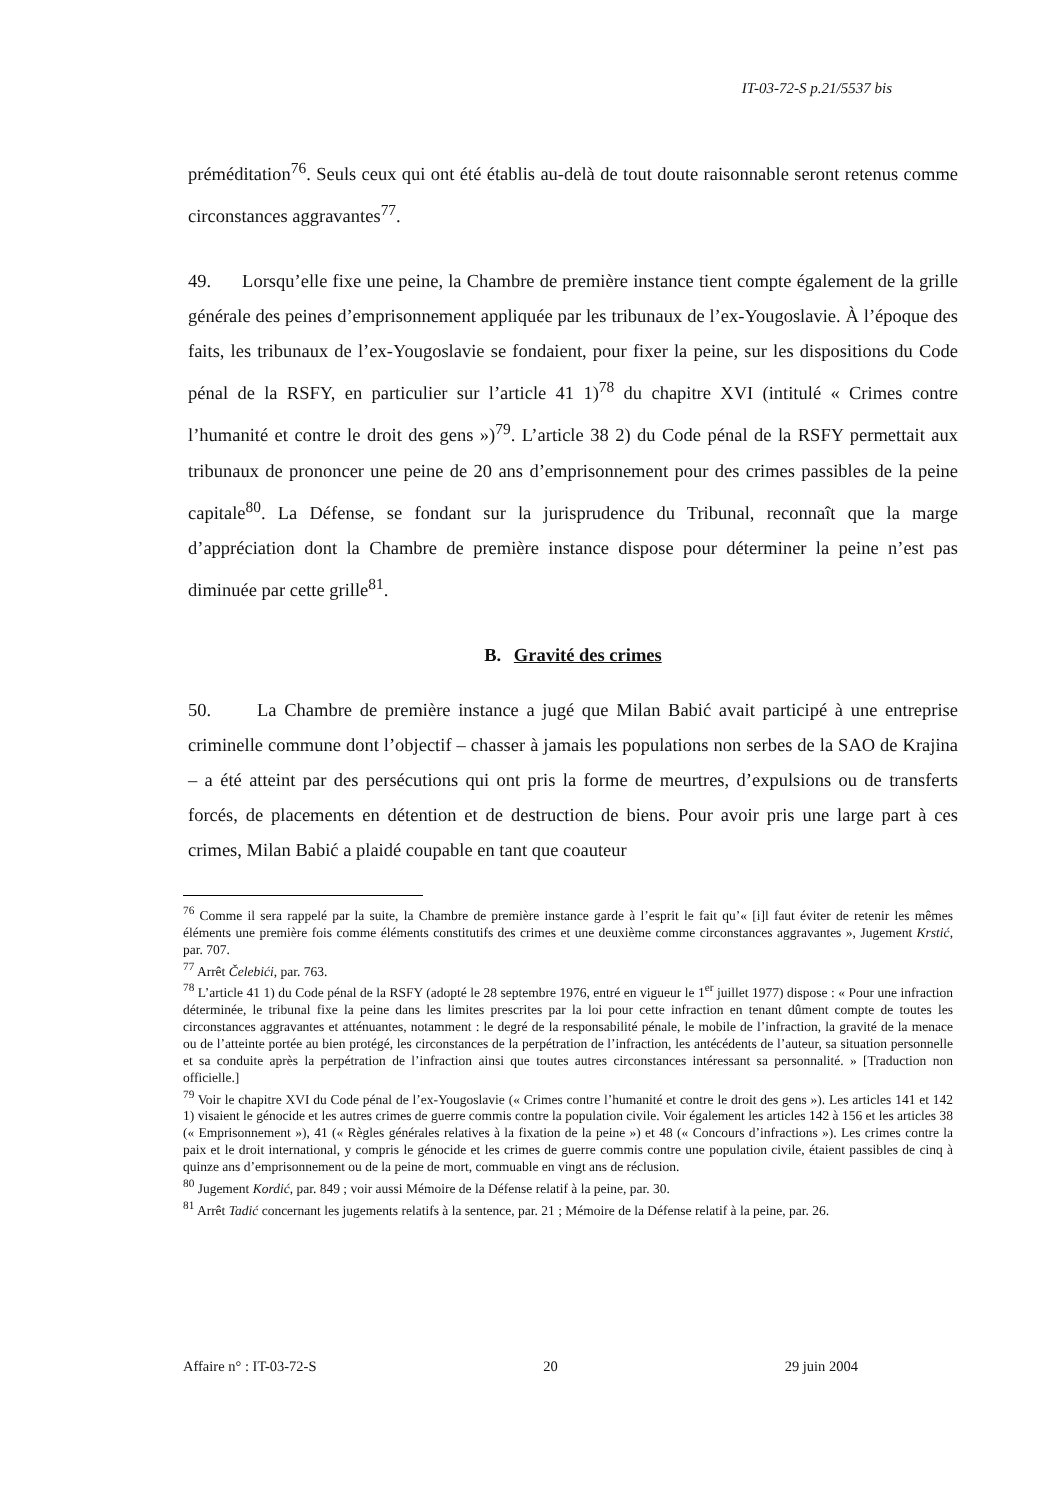IT-03-72-S p.21/5537 bis
préméditation<sup>76</sup>. Seuls ceux qui ont été établis au-delà de tout doute raisonnable seront retenus comme circonstances aggravantes<sup>77</sup>.
49. Lorsqu’elle fixe une peine, la Chambre de première instance tient compte également de la grille générale des peines d’emprisonnement appliquée par les tribunaux de l’ex-Yougoslavie. À l’époque des faits, les tribunaux de l’ex-Yougoslavie se fondaient, pour fixer la peine, sur les dispositions du Code pénal de la RSFY, en particulier sur l’article 41 1)<sup>78</sup> du chapitre XVI (intitulé « Crimes contre l’humanité et contre le droit des gens »)<sup>79</sup>. L’article 38 2) du Code pénal de la RSFY permettait aux tribunaux de prononcer une peine de 20 ans d’emprisonnement pour des crimes passibles de la peine capitale<sup>80</sup>. La Défense, se fondant sur la jurisprudence du Tribunal, reconnaît que la marge d’appréciation dont la Chambre de première instance dispose pour déterminer la peine n’est pas diminuée par cette grille<sup>81</sup>.
B. Gravité des crimes
50. La Chambre de première instance a jugé que Milan Babić avait participé à une entreprise criminelle commune dont l’objectif – chasser à jamais les populations non serbes de la SAO de Krajina – a été atteint par des persécutions qui ont pris la forme de meurtres, d’expulsions ou de transferts forcés, de placements en détention et de destruction de biens. Pour avoir pris une large part à ces crimes, Milan Babić a plaidé coupable en tant que coauteur
<sup>76</sup> Comme il sera rappelé par la suite, la Chambre de première instance garde à l’esprit le fait qu’« [i]l faut éviter de retenir les mêmes éléments une première fois comme éléments constitutifs des crimes et une deuxième comme circonstances aggravantes », Jugement Krstić, par. 707.
<sup>77</sup> Arrêt Čelebići, par. 763.
<sup>78</sup> L’article 41 1) du Code pénal de la RSFY (adopté le 28 septembre 1976, entré en vigueur le 1<sup>er</sup> juillet 1977) dispose : « Pour une infraction déterminée, le tribunal fixe la peine dans les limites prescrites par la loi pour cette infraction en tenant dûment compte de toutes les circonstances aggravantes et atténuantes, notamment : le degré de la responsabilité pénale, le mobile de l’infraction, la gravité de la menace ou de l’atteinte portée au bien protégé, les circonstances de la perpétration de l’infraction, les antécédents de l’auteur, sa situation personnelle et sa conduite après la perpétration de l’infraction ainsi que toutes autres circonstances intéressant sa personnalité. » [Traduction non officielle.]
<sup>79</sup> Voir le chapitre XVI du Code pénal de l’ex-Yougoslavie (« Crimes contre l’humanité et contre le droit des gens »). Les articles 141 et 142 1) visaient le génocide et les autres crimes de guerre commis contre la population civile. Voir également les articles 142 à 156 et les articles 38 (« Emprisonnement »), 41 (« Règles générales relatives à la fixation de la peine ») et 48 (« Concours d’infractions »). Les crimes contre la paix et le droit international, y compris le génocide et les crimes de guerre commis contre une population civile, étaient passibles de cinq à quinze ans d’emprisonnement ou de la peine de mort, commuable en vingt ans de réclusion.
<sup>80</sup> Jugement Kordić, par. 849 ; voir aussi Mémoire de la Défense relatif à la peine, par. 30.
<sup>81</sup> Arrêt Tadić concernant les jugements relatifs à la sentence, par. 21 ; Mémoire de la Défense relatif à la peine, par. 26.
Affaire n° : IT-03-72-S 20 29 juin 2004